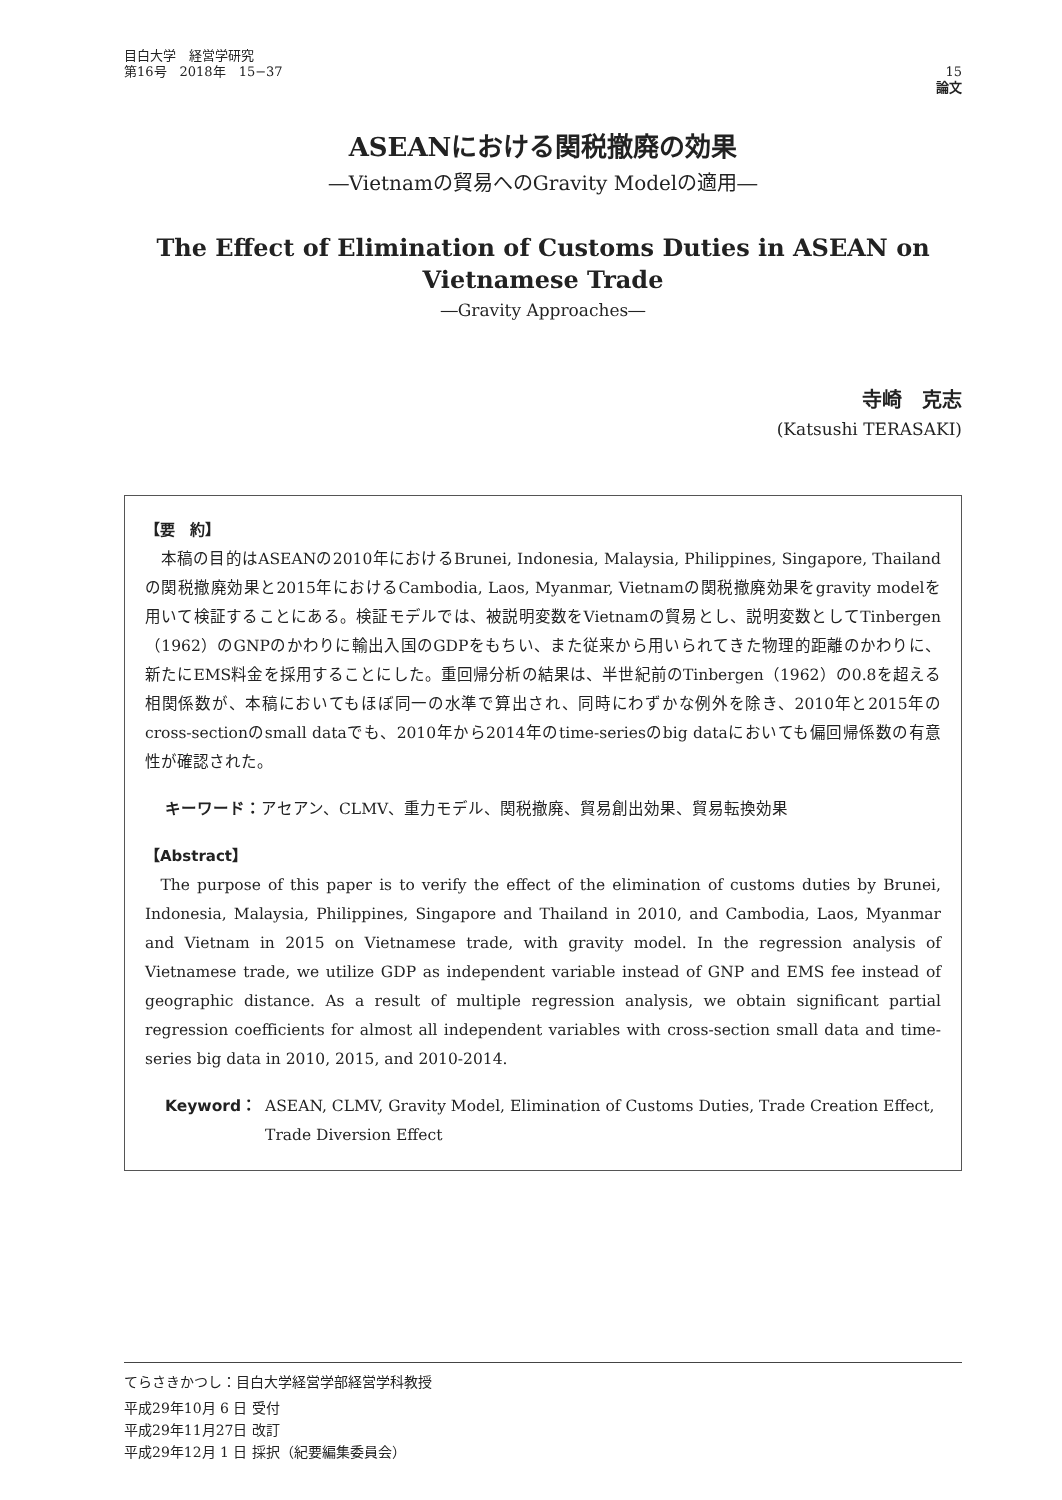目白大学　経営学研究
第16号　2018年　15−37
15
論文
ASEANにおける関税撤廃の効果
―Vietnamの貿易へのGravity Modelの適用―
The Effect of Elimination of Customs Duties in ASEAN on
Vietnamese Trade
―Gravity Approaches―
寺崎　克志
(Katsushi TERASAKI)
【要　約】
本稿の目的はASEANの2010年におけるBrunei, Indonesia, Malaysia, Philippines, Singapore, Thailandの関税撤廃効果と2015年におけるCambodia, Laos, Myanmar, Vietnamの関税撤廃効果をgravity modelを用いて検証することにある。検証モデルでは、被説明変数をVietnamの貿易とし、説明変数としてTinbergen（1962）のGNPのかわりに輸出入国のGDPをもちい、また従来から用いられてきた物理的距離のかわりに、新たにEMS料金を採用することにした。重回帰分析の結果は、半世紀前のTinbergen（1962）の0.8を超える相関係数が、本稿においてもほぼ同一の水準で算出され、同時にわずかな例外を除き、2010年と2015年のcross-sectionのsmall dataでも、2010年から2014年のtime-seriesのbig dataにおいても偏回帰係数の有意性が確認された。
キーワード：アセアン、CLMV、重力モデル、関税撤廃、貿易創出効果、貿易転換効果
【Abstract】
The purpose of this paper is to verify the effect of the elimination of customs duties by Brunei, Indonesia, Malaysia, Philippines, Singapore and Thailand in 2010, and Cambodia, Laos, Myanmar and Vietnam in 2015 on Vietnamese trade, with gravity model. In the regression analysis of Vietnamese trade, we utilize GDP as independent variable instead of GNP and EMS fee instead of geographic distance. As a result of multiple regression analysis, we obtain significant partial regression coefficients for almost all independent variables with cross-section small data and time-series big data in 2010, 2015, and 2010-2014.
Keyword： ASEAN, CLMV, Gravity Model, Elimination of Customs Duties, Trade Creation Effect, Trade Diversion Effect
てらさきかつし：目白大学経営学部経営学科教授
平成29年10月 6 日 受付
平成29年11月27日 改訂
平成29年12月 1 日 採択（紀要編集委員会）